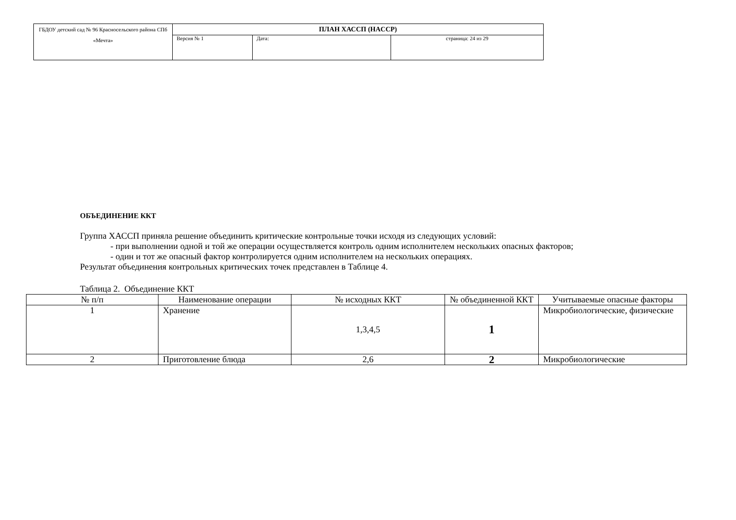| ГБДОУ детский сад № 96 Красносельского района СПб «Мечта» | ПЛАН ХАССП (HACCP) | | |
| | Версия № 1 | Дата: | страница: 24 из 29 |
ОБЪЕДИНЕНИЕ ККТ
Группа ХАССП приняла решение объединить критические контрольные точки исходя из следующих условий:
- при выполнении одной и той же операции осуществляется контроль одним исполнителем нескольких опасных факторов;
- один и тот же опасный фактор контролируется одним исполнителем на нескольких операциях.
Результат объединения контрольных критических точек представлен в Таблице 4.
Таблица 2. Объединение ККТ
| № п/п | Наименование операции | № исходных ККТ | № объединенной ККТ | Учитываемые опасные факторы |
| --- | --- | --- | --- | --- |
| 1 | Хранение | 1,3,4,5 | 1 | Микробиологические, физические |
| 2 | Приготовление блюда | 2,6 | 2 | Микробиологические |